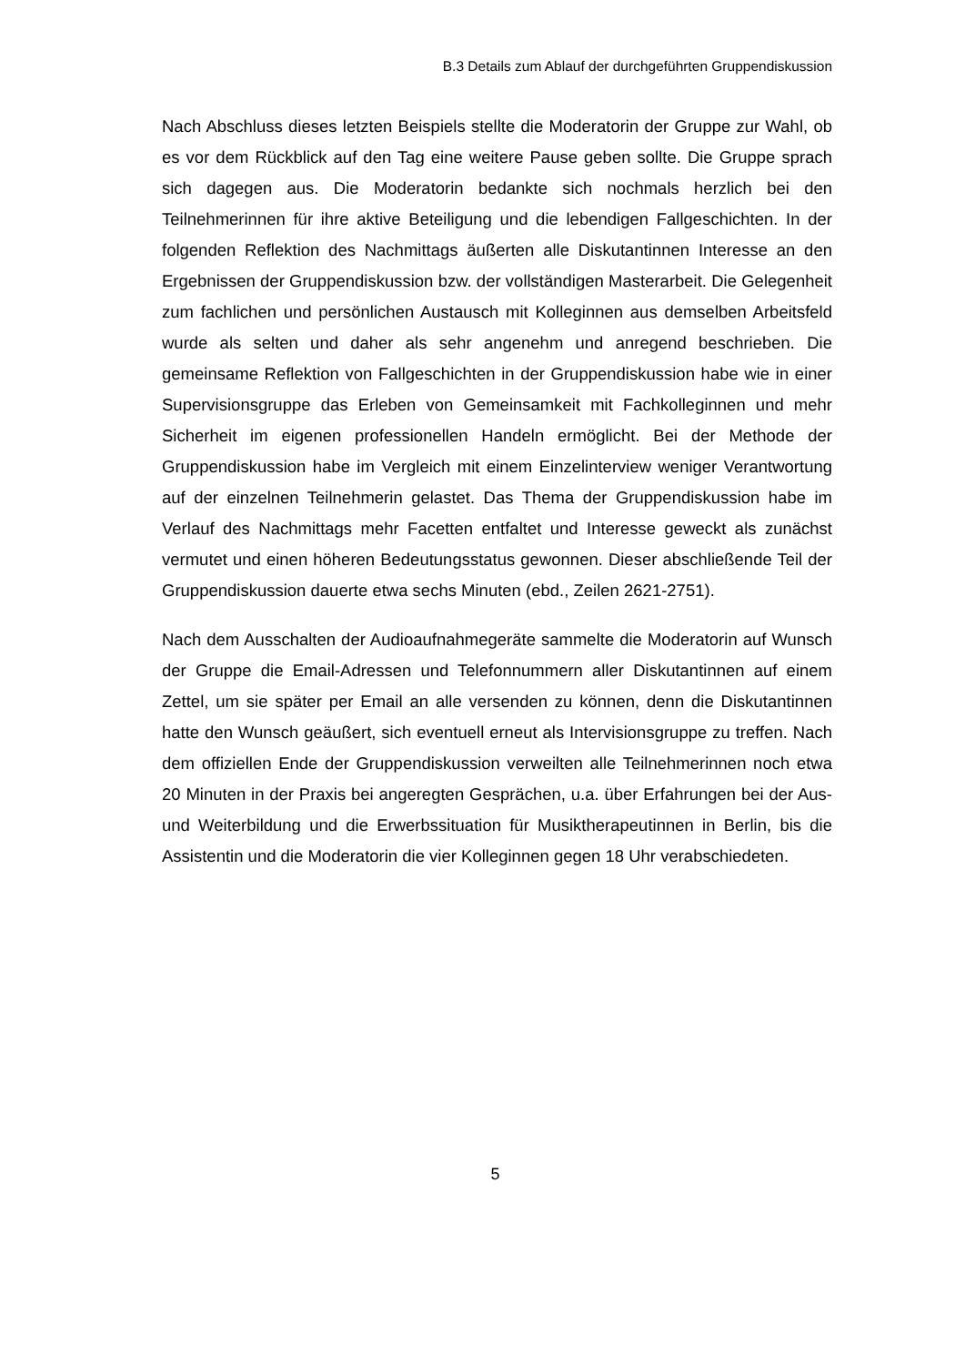B.3 Details zum Ablauf der durchgeführten Gruppendiskussion
Nach Abschluss dieses letzten Beispiels stellte die Moderatorin der Gruppe zur Wahl, ob es vor dem Rückblick auf den Tag eine weitere Pause geben sollte. Die Gruppe sprach sich dagegen aus. Die Moderatorin bedankte sich nochmals herzlich bei den Teilnehmerinnen für ihre aktive Beteiligung und die lebendigen Fallgeschichten. In der folgenden Reflektion des Nachmittags äußerten alle Diskutantinnen Interesse an den Ergebnissen der Gruppendiskussion bzw. der vollständigen Masterarbeit. Die Gelegenheit zum fachlichen und persönlichen Austausch mit Kolleginnen aus demselben Arbeitsfeld wurde als selten und daher als sehr angenehm und anregend beschrieben. Die gemeinsame Reflektion von Fallgeschichten in der Gruppendiskussion habe wie in einer Supervisionsgruppe das Erleben von Gemeinsamkeit mit Fachkolleginnen und mehr Sicherheit im eigenen professionellen Handeln ermöglicht. Bei der Methode der Gruppendiskussion habe im Vergleich mit einem Einzelinterview weniger Verantwortung auf der einzelnen Teilnehmerin gelastet. Das Thema der Gruppendiskussion habe im Verlauf des Nachmittags mehr Facetten entfaltet und Interesse geweckt als zunächst vermutet und einen höheren Bedeutungsstatus gewonnen. Dieser abschließende Teil der Gruppendiskussion dauerte etwa sechs Minuten (ebd., Zeilen 2621-2751).
Nach dem Ausschalten der Audioaufnahmegeräte sammelte die Moderatorin auf Wunsch der Gruppe die Email-Adressen und Telefonnummern aller Diskutantinnen auf einem Zettel, um sie später per Email an alle versenden zu können, denn die Diskutantinnen hatte den Wunsch geäußert, sich eventuell erneut als Intervisionsgruppe zu treffen. Nach dem offiziellen Ende der Gruppendiskussion verweilten alle Teilnehmerinnen noch etwa 20 Minuten in der Praxis bei angeregten Gesprächen, u.a. über Erfahrungen bei der Aus- und Weiterbildung und die Erwerbssituation für Musiktherapeutinnen in Berlin, bis die Assistentin und die Moderatorin die vier Kolleginnen gegen 18 Uhr verabschiedeten.
5